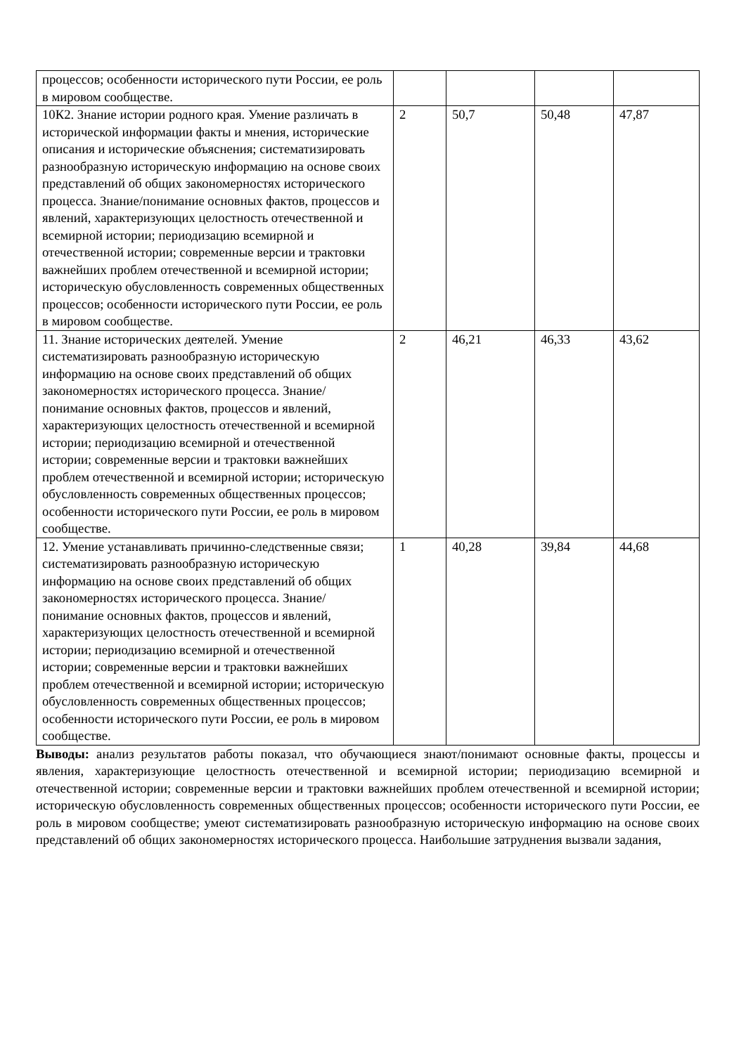| процессов; особенности исторического пути России, ее роль в мировом сообществе. | | | | |
| 10К2. Знание истории родного края. Умение различать в исторической информации факты и мнения, исторические описания и исторические объяснения; систематизировать разнообразную историческую информацию на основе своих представлений об общих закономерностях исторического процесса. Знание/понимание основных фактов, процессов и явлений, характеризующих целостность отечественной и всемирной истории; периодизацию всемирной и отечественной истории; современные версии и трактовки важнейших проблем отечественной и всемирной истории; историческую обусловленность современных общественных процессов; особенности исторического пути России, ее роль в мировом сообществе. | 2 | 50,7 | 50,48 | 47,87 |
| 11. Знание исторических деятелей. Умение систематизировать разнообразную историческую информацию на основе своих представлений об общих закономерностях исторического процесса. Знание/понимание основных фактов, процессов и явлений, характеризующих целостность отечественной и всемирной истории; периодизацию всемирной и отечественной истории; современные версии и трактовки важнейших проблем отечественной и всемирной истории; историческую обусловленность современных общественных процессов; особенности исторического пути России, ее роль в мировом сообществе. | 2 | 46,21 | 46,33 | 43,62 |
| 12. Умение устанавливать причинно-следственные связи; систематизировать разнообразную историческую информацию на основе своих представлений об общих закономерностях исторического процесса. Знание/понимание основных фактов, процессов и явлений, характеризующих целостность отечественной и всемирной истории; периодизацию всемирной и отечественной истории; современные версии и трактовки важнейших проблем отечественной и всемирной истории; историческую обусловленность современных общественных процессов; особенности исторического пути России, ее роль в мировом сообществе. | 1 | 40,28 | 39,84 | 44,68 |
Выводы: анализ результатов работы показал, что обучающиеся знают/понимают основные факты, процессы и явления, характеризующие целостность отечественной и всемирной истории; периодизацию всемирной и отечественной истории; современные версии и трактовки важнейших проблем отечественной и всемирной истории; историческую обусловленность современных общественных процессов; особенности исторического пути России, ее роль в мировом сообществе; умеют систематизировать разнообразную историческую информацию на основе своих представлений об общих закономерностях исторического процесса. Наибольшие затруднения вызвали задания,